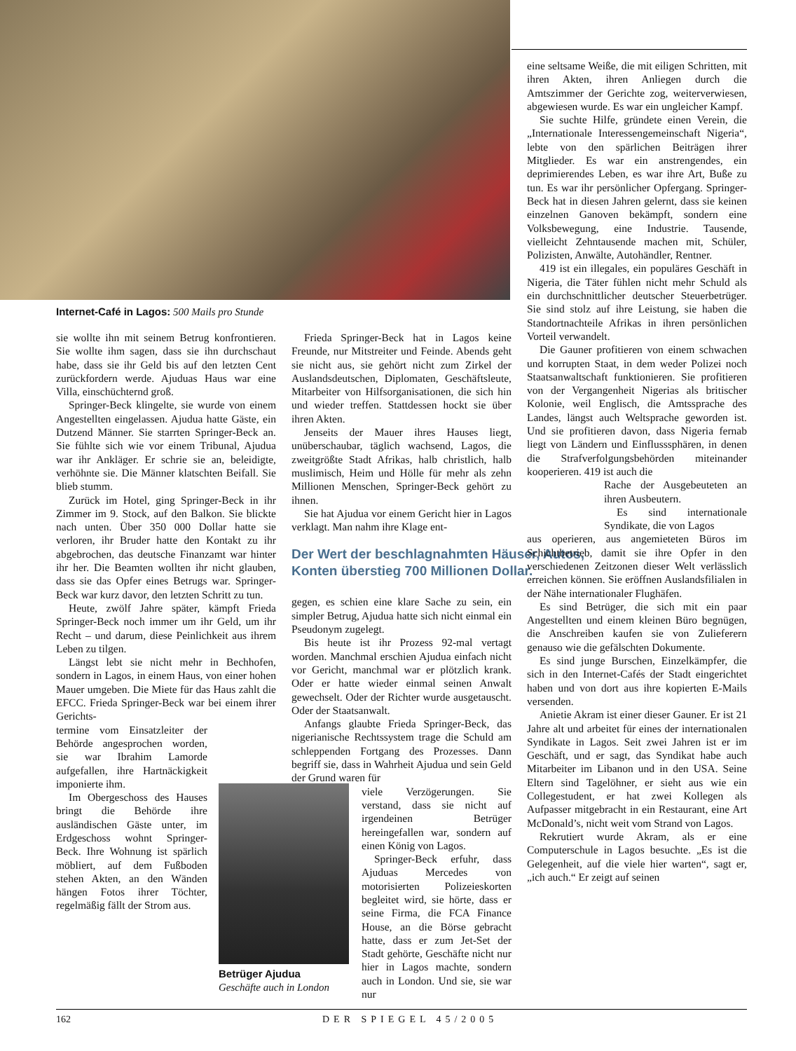Internet-Café in Lagos: 500 Mails pro Stunde
sie wollte ihn mit seinem Betrug konfrontieren. Sie wollte ihm sagen, dass sie ihn durchschaut habe, dass sie ihr Geld bis auf den letzten Cent zurückfordern werde. Ajuduas Haus war eine Villa, einschüchternd groß.
Springer-Beck klingelte, sie wurde von einem Angestellten eingelassen. Ajudua hatte Gäste, ein Dutzend Männer. Sie starrten Springer-Beck an. Sie fühlte sich wie vor einem Tribunal, Ajudua war ihr Ankläger. Er schrie sie an, beleidigte, verhöhnte sie. Die Männer klatschten Beifall. Sie blieb stumm.
Zurück im Hotel, ging Springer-Beck in ihr Zimmer im 9. Stock, auf den Balkon. Sie blickte nach unten. Über 350 000 Dollar hatte sie verloren, ihr Bruder hatte den Kontakt zu ihr abgebrochen, das deutsche Finanzamt war hinter ihr her. Die Beamten wollten ihr nicht glauben, dass sie das Opfer eines Betrugs war. Springer-Beck war kurz davor, den letzten Schritt zu tun.
Heute, zwölf Jahre später, kämpft Frieda Springer-Beck noch immer um ihr Geld, um ihr Recht – und darum, diese Peinlichkeit aus ihrem Leben zu tilgen.
Längst lebt sie nicht mehr in Bechhofen, sondern in Lagos, in einem Haus, von einer hohen Mauer umgeben. Die Miete für das Haus zahlt die EFCC. Frieda Springer-Beck war bei einem ihrer Gerichts-
termine vom Einsatzleiter der Behörde angesprochen worden, sie war Ibrahim Lamorde aufgefallen, ihre Hartnäckigkeit imponierte ihm.
Im Obergeschoss des Hauses bringt die Behörde ihre ausländischen Gäste unter, im Erdgeschoss wohnt Springer-Beck. Ihre Wohnung ist spärlich möbliert, auf dem Fußboden stehen Akten, an den Wänden hängen Fotos ihrer Töchter, regelmäßig fällt der Strom aus.
Frieda Springer-Beck hat in Lagos keine Freunde, nur Mitstreiter und Feinde. Abends geht sie nicht aus, sie gehört nicht zum Zirkel der Auslandsdeutschen, Diplomaten, Geschäftsleute, Mitarbeiter von Hilfsorganisationen, die sich hin und wieder treffen. Stattdessen hockt sie über ihren Akten.
Jenseits der Mauer ihres Hauses liegt, unüberschaubar, täglich wachsend, Lagos, die zweitgrößte Stadt Afrikas, halb christlich, halb muslimisch, Heim und Hölle für mehr als zehn Millionen Menschen, Springer-Beck gehört zu ihnen.
Sie hat Ajudua vor einem Gericht hier in Lagos verklagt. Man nahm ihre Klage ent-
gegen, es schien eine klare Sache zu sein, ein simpler Betrug, Ajudua hatte sich nicht einmal ein Pseudonym zugelegt.
Bis heute ist ihr Prozess 92-mal vertagt worden. Manchmal erschien Ajudua einfach nicht vor Gericht, manchmal war er plötzlich krank. Oder er hatte wieder einmal seinen Anwalt gewechselt. Oder der Richter wurde ausgetauscht. Oder der Staatsanwalt.
Anfangs glaubte Frieda Springer-Beck, das nigerianische Rechtssystem trage die Schuld am schleppenden Fortgang des Prozesses. Dann begriff sie, dass in Wahrheit Ajudua und sein Geld der Grund waren für
viele Verzögerungen. Sie verstand, dass sie nicht auf irgendeinen Betrüger hereingefallen war, sondern auf einen König von Lagos.
Springer-Beck erfuhr, dass Ajuduas Mercedes von motorisierten Polizeieskorten begleitet wird, sie hörte, dass er seine Firma, die FCA Finance House, an die Börse gebracht hatte, dass er zum Jet-Set der Stadt gehörte, Geschäfte nicht nur hier in Lagos machte, sondern auch in London. Und sie, sie war nur
Der Wert der beschlagnahmten Häuser, Autos, Konten überstieg 700 Millionen Dollar.
Betrüger Ajudua
Geschäfte auch in London
eine seltsame Weiße, die mit eiligen Schritten, mit ihren Akten, ihren Anliegen durch die Amtszimmer der Gerichte zog, weiterverwiesen, abgewiesen wurde. Es war ein ungleicher Kampf.
Sie suchte Hilfe, gründete einen Verein, die „Internationale Interessengemeinschaft Nigeria“, lebte von den spärlichen Beiträgen ihrer Mitglieder. Es war ein anstrengendes, ein deprimierendes Leben, es war ihre Art, Buße zu tun. Es war ihr persönlicher Opfergang. Springer-Beck hat in diesen Jahren gelernt, dass sie keinen einzelnen Ganoven bekämpft, sondern eine Volksbewegung, eine Industrie. Tausende, vielleicht Zehntausende machen mit, Schüler, Polizisten, Anwälte, Autohändler, Rentner.
419 ist ein illegales, ein populäres Geschäft in Nigeria, die Täter fühlen nicht mehr Schuld als ein durchschnittlicher deutscher Steuerbetrüger. Sie sind stolz auf ihre Leistung, sie haben die Standortnachteile Afrikas in ihren persönlichen Vorteil verwandelt.
Die Gauner profitieren von einem schwachen und korrupten Staat, in dem weder Polizei noch Staatsanwaltschaft funktionieren. Sie profitieren von der Vergangenheit Nigerias als britischer Kolonie, weil Englisch, die Amtssprache des Landes, längst auch Weltsprache geworden ist. Und sie profitieren davon, dass Nigeria fernab liegt von Ländern und Einflusssphären, in denen die Strafverfolgungsbehörden miteinander kooperieren. 419 ist auch die
Rache der Ausgebeuteten an ihren Ausbeutern.
Es sind internationale Syndikate, die von Lagos
aus operieren, aus angemieteten Büros im Schichtbetrieb, damit sie ihre Opfer in den verschiedenen Zeitzonen dieser Welt verlässlich erreichen können. Sie eröffnen Auslandsfilialen in der Nähe internationaler Flughäfen.
Es sind Betrüger, die sich mit ein paar Angestellten und einem kleinen Büro begnügen, die Anschreiben kaufen sie von Zulieferern genauso wie die gefälschten Dokumente.
Es sind junge Burschen, Einzelkämpfer, die sich in den Internet-Cafés der Stadt eingerichtet haben und von dort aus ihre kopierten E-Mails versenden.
Anietie Akram ist einer dieser Gauner. Er ist 21 Jahre alt und arbeitet für eines der internationalen Syndikate in Lagos. Seit zwei Jahren ist er im Geschäft, und er sagt, das Syndikat habe auch Mitarbeiter im Libanon und in den USA. Seine Eltern sind Tagelöhner, er sieht aus wie ein Collegestudent, er hat zwei Kollegen als Aufpasser mitgebracht in ein Restaurant, eine Art McDonald’s, nicht weit vom Strand von Lagos.
Rekrutiert wurde Akram, als er eine Computerschule in Lagos besuchte. „Es ist die Gelegenheit, auf die viele hier warten“, sagt er, „ich auch.“ Er zeigt auf seinen
162 DER SPIEGEL 45/2005